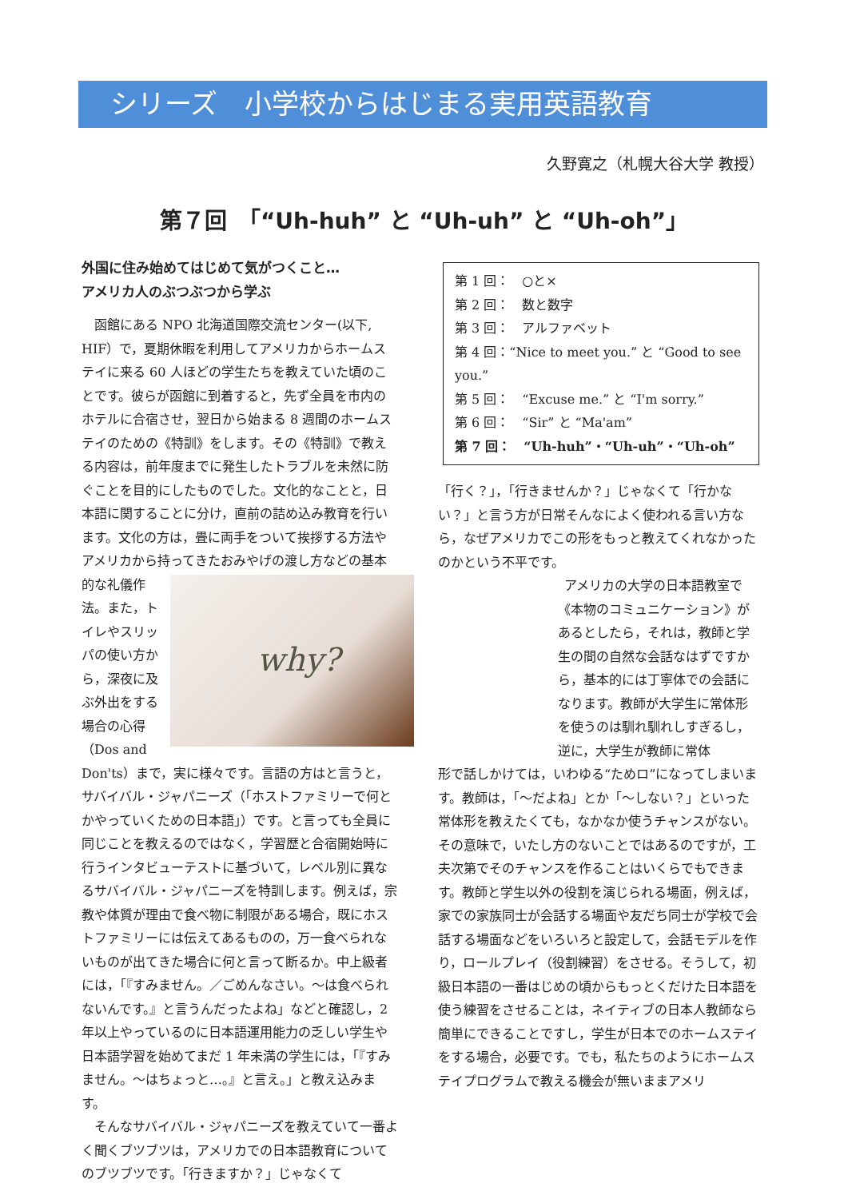シリーズ　小学校からはじまる実用英語教育
久野寛之（札幌大谷大学 教授）
第７回　「“Uh-huh” と “Uh-uh” と “Uh-oh”」
外国に住み始めてはじめて気がつくこと…
アメリカ人のぶつぶつから学ぶ
函館にある NPO 北海道国際交流センター(以下, HIF）で，夏期休暇を利用してアメリカからホームステイに来る 60 人ほどの学生たちを教えていた頃のことです。彼らが函館に到着すると，先ず全員を市内のホテルに合宿させ，翌日から始まる 8 週間のホームステイのための《特訓》をします。その《特訓》で教える内容は，前年度までに発生したトラブルを未然に防ぐことを目的にしたものでした。文化的なことと，日本語に関することに分け，直前の詰め込み教育を行います。文化の方は，畳に両手をついて挨拶する方法やアメリカから持ってきたおみやげの
why?
渡し方などの基本的な礼儀作法。また，トイレやスリッパの使い方から，深夜に及ぶ外出をする場合の心得（Dos and Don'ts）まで，実に様々です。言語の方はと言うと，サバイバル・ジャパニーズ（「ホストファミリーで何とかやっていくための日本語」）です。と言っても全員に同じことを教えるのではなく，学習歴と合宿開始時に行うインタビューテストに基づいて，レベル別に異なるサバイバル・ジャパニーズを特訓します。例えば，宗教や体質が理由で食べ物に制限がある場合，既にホストファミリーには伝えてあるものの，万一食べられないものが出てきた場合に何と言って断るか。中上級者には，「『すみません。／ごめんなさい。～は食べられないんです。』と言うんだったよね」などと確認し，2 年以上やっているのに日本語運用能力の乏しい学生や日本語学習を始めてまだ 1 年未満の学生には，「『すみません。～はちょっと…。』と言え。」と教え込みます。
そんなサバイバル・ジャパニーズを教えていて一番よく聞くブツブツは，アメリカでの日本語教育についてのブツブツです。「行きますか？」じゃなくて
第 1 回：　○と×
第 2 回：　数と数字
第 3 回：　アルファベット
第 4 回：“Nice to meet you.” と “Good to see you.”
第 5 回：　“Excuse me.” と “I'm sorry.”
第 6 回：　“Sir” と “Ma'am”
第 7 回：　“Uh-huh”・“Uh-uh”・“Uh-oh”
「行く？」，「行きませんか？」じゃなくて「行かない？」と言う方が日常そんなによく使われる言い方なら，なぜアメリカでこの形をもっと教えてくれなかったのかという不平です。
アメリカの大学の日本語教室で《本物のコミュニケーション》があるとしたら，それは，教師と学生の間の自然な会話なはずですから，基本的には丁寧体での会話になります。教師が大学生に常体形を使うのは馴れ馴れしすぎるし，逆に，大学生が教師に常体
形で話しかけては，いわゆる“ためロ”になってしまいます。教師は，「～だよね」とか「～しない？」といった常体形を教えたくても，なかなか使うチャンスがない。その意味で，いたし方のないことではあるのですが，工夫次第でそのチャンスを作ることはいくらでもできます。教師と学生以外の役割を演じられる場面，例えば，家での家族同士が会話する場面や友だち同士が学校で会話する場面などをいろいろと設定して，会話モデルを作り，ロールプレイ（役割練習）をさせる。そうして，初級日本語の一番はじめの頃からもっとくだけた日本語を使う練習をさせることは，ネイティブの日本人教師なら簡単にできることですし，学生が日本でのホームステイをする場合，必要です。でも，私たちのようにホームステイプログラムで教える機会が無いままアメリ